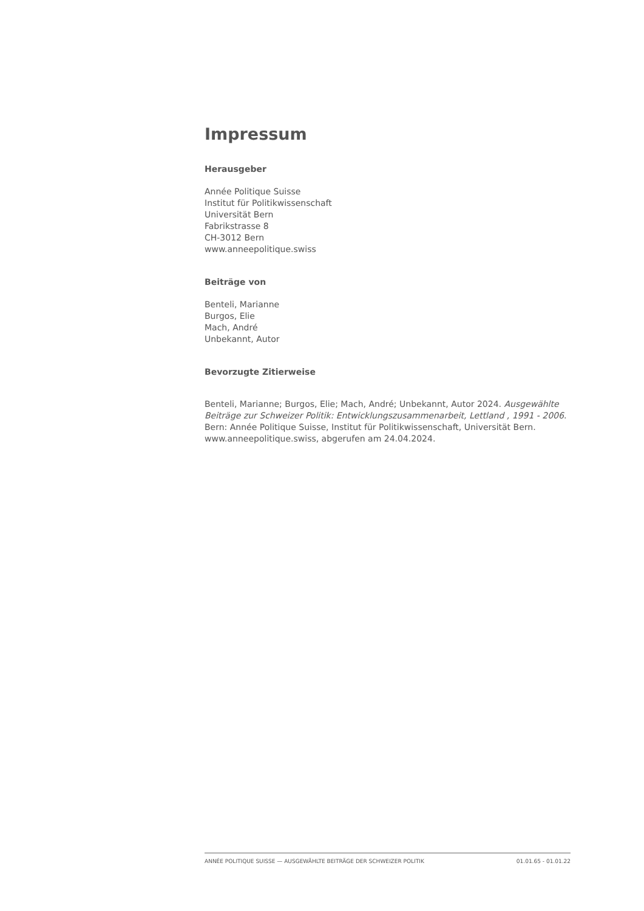Impressum
Herausgeber
Année Politique Suisse
Institut für Politikwissenschaft
Universität Bern
Fabrikstrasse 8
CH-3012 Bern
www.anneepolitique.swiss
Beiträge von
Benteli, Marianne
Burgos, Elie
Mach, André
Unbekannt, Autor
Bevorzugte Zitierweise
Benteli, Marianne; Burgos, Elie; Mach, André; Unbekannt, Autor 2024. Ausgewählte Beiträge zur Schweizer Politik: Entwicklungszusammenarbeit, Lettland , 1991 - 2006. Bern: Année Politique Suisse, Institut für Politikwissenschaft, Universität Bern. www.anneepolitique.swiss, abgerufen am 24.04.2024.
ANNÉE POLITIQUE SUISSE — AUSGEWÄHLTE BEITRÄGE DER SCHWEIZER POLITIK 01.01.65 - 01.01.22